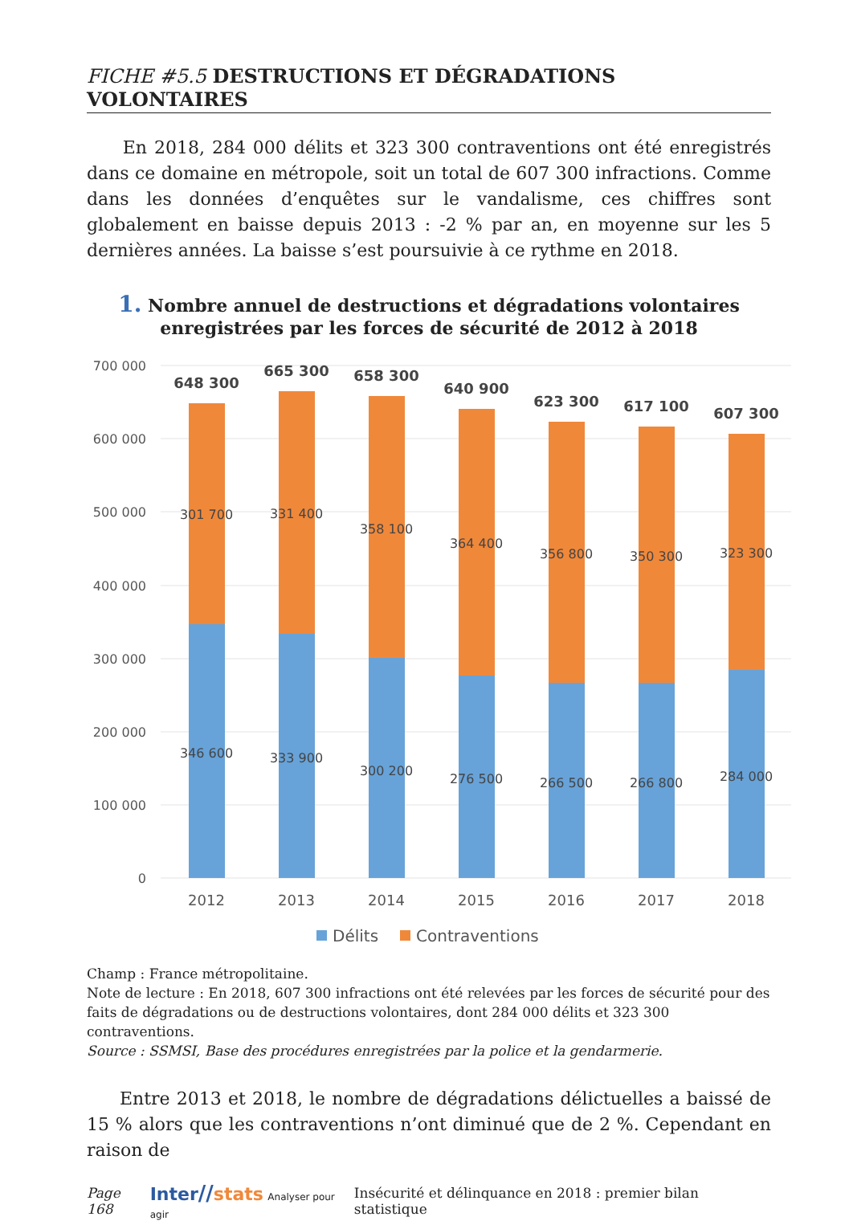FICHE #5.5 DESTRUCTIONS ET DÉGRADATIONS VOLONTAIRES
En 2018, 284 000 délits et 323 300 contraventions ont été enregistrés dans ce domaine en métropole, soit un total de 607 300 infractions. Comme dans les données d’enquêtes sur le vandalisme, ces chiffres sont globalement en baisse depuis 2013 : -2 % par an, en moyenne sur les 5 dernières années. La baisse s’est poursuivie à ce rythme en 2018.
1. Nombre annuel de destructions et dégradations volontaires
enregistrées par les forces de sécurité de 2012 à 2018
700 000
600 000
500 000
400 000
300 000
200 000
100 000
0
648 300
665 300
658 300
640 900
623 300
617 100
607 300
301 700
331 400
358 100
364 400
356 800
350 300
323 300
346 600
333 900
300 200
276 500
266 500
266 800
284 000
2012
2013
2014
2015
2016
2017
2018
Délits
Contraventions
Champ : France métropolitaine.
Note de lecture : En 2018, 607 300 infractions ont été relevées par les forces de sécurité pour des faits de dégradations ou de destructions volontaires, dont 284 000 délits et 323 300 contraventions.
Source : SSMSI, Base des procédures enregistrées par la police et la gendarmerie.
Entre 2013 et 2018, le nombre de dégradations délictuelles a baissé de 15 % alors que les contraventions n’ont diminué que de 2 %. Cependant en raison de
Page 168 Inter//stats Analyser pour agir Insécurité et délinquance en 2018 : premier bilan statistique